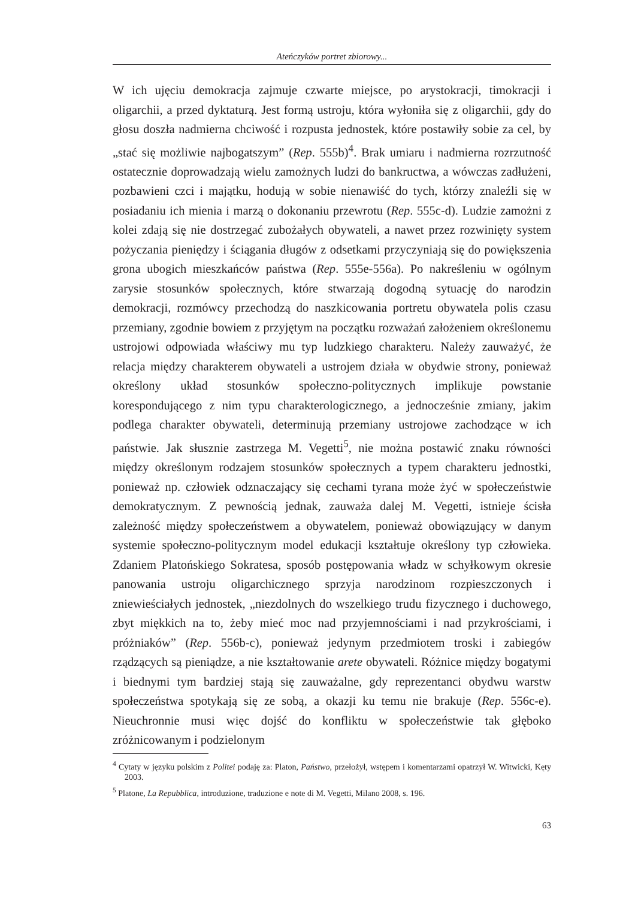Ateńczyków portret zbiorowy...
W ich ujęciu demokracja zajmuje czwarte miejsce, po arystokracji, timokracji i oligarchii, a przed dyktaturą. Jest formą ustroju, która wyłoniła się z oligarchii, gdy do głosu doszła nadmierna chciwość i rozpusta jednostek, które postawiły sobie za cel, by „stać się możliwie najbogatszym” (Rep. 555b)<sup>4</sup>. Brak umiaru i nadmierna rozrzutność ostatecznie doprowadzają wielu zamożnych ludzi do bankructwa, a wówczas zadłużeni, pozbawieni czci i majątku, hodują w sobie nienawiść do tych, którzy znaleźli się w posiadaniu ich mienia i marzą o dokonaniu przewrotu (Rep. 555c-d). Ludzie zamożni z kolei zdają się nie dostrzegać zubożałych obywateli, a nawet przez rozwinięty system pożyczania pieniędzy i ściągania długów z odsetkami przyczyniają się do powiększenia grona ubogich mieszkańców państwa (Rep. 555e-556a). Po nakreśleniu w ogólnym zarysie stosunków społecznych, które stwarzają dogodną sytuację do narodzin demokracji, rozmówcy przechodzą do naszkicowania portretu obywatela polis czasu przemiany, zgodnie bowiem z przyjętym na początku rozważań założeniem określonemu ustrojowi odpowiada właściwy mu typ ludzkiego charakteru. Należy zauważyć, że relacja między charakterem obywateli a ustrojem działa w obydwie strony, ponieważ określony układ stosunków społeczno-politycznych implikuje powstanie korespondującego z nim typu charakterologicznego, a jednocześnie zmiany, jakim podlega charakter obywateli, determinują przemiany ustrojowe zachodzące w ich państwie. Jak słusznie zastrzega M. Vegetti<sup>5</sup>, nie można postawić znaku równości między określonym rodzajem stosunków społecznych a typem charakteru jednostki, ponieważ np. człowiek odznaczający się cechami tyrana może żyć w społeczeństwie demokratycznym. Z pewnością jednak, zauważa dalej M. Vegetti, istnieje ścisła zależność między społeczeństwem a obywatelem, ponieważ obowiązujący w danym systemie społeczno-politycznym model edukacji kształtuje określony typ człowieka. Zdaniem Platońskiego Sokratesa, sposób postępowania władz w schyłkowym okresie panowania ustroju oligarchicznego sprzyja narodzinom rozpieszczonych i zniewieściałych jednostek, „niezdolnych do wszelkiego trudu fizycznego i duchowego, zbyt miękkich na to, żeby mieć moc nad przyjemnościami i nad przykrościami, i próżniaków” (Rep. 556b-c), ponieważ jedynym przedmiotem troski i zabiegów rządzących są pieniądze, a nie kształtowanie arete obywateli. Różnice między bogatymi i biednymi tym bardziej stają się zauważalne, gdy reprezentanci obydwu warstw społeczeństwa spotykają się ze sobą, a okazji ku temu nie brakuje (Rep. 556c-e). Nieuchronnie musi więc dojść do konfliktu w społeczeństwie tak głęboko zróżnicowanym i podzielonym
<sup>4</sup> Cytaty w języku polskim z Politei podaję za: Platon, Państwo, przełożył, wstępem i komentarzami opatrzył W. Witwicki, Kęty 2003.
<sup>5</sup> Platone, La Repubblica, introduzione, traduzione e note di M. Vegetti, Milano 2008, s. 196.
63